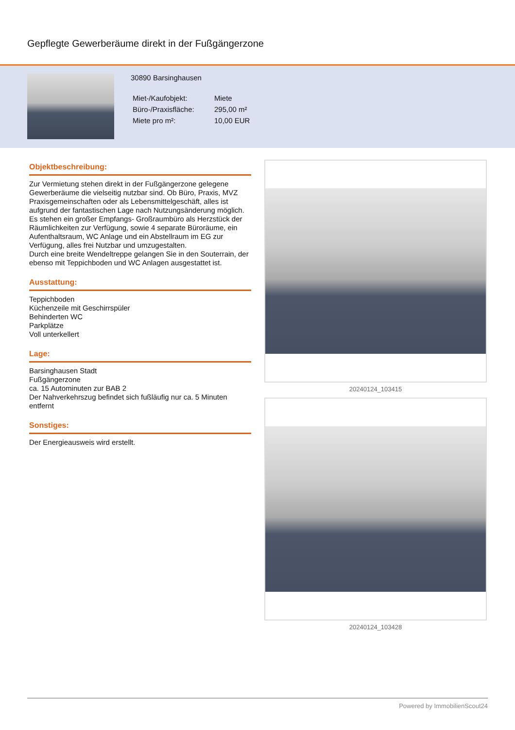Gepflegte Gewerberäume direkt in der Fußgängerzone
30890 Barsinghausen
| Miet-/Kaufobjekt: | Miete |
| Büro-/Praxisfläche: | 295,00 m² |
| Miete pro m²: | 10,00 EUR |
Objektbeschreibung:
Zur Vermietung stehen direkt in der Fußgängerzone gelegene Gewerberäume die vielseitig nutzbar sind. Ob Büro, Praxis, MVZ Praxisgemeinschaften oder als Lebensmittelgeschäft, alles ist aufgrund der fantastischen Lage nach Nutzungsänderung möglich.
Es stehen ein großer Empfangs- Großraumbüro als Herzstück der Räumlichkeiten zur Verfügung, sowie 4 separate Büroräume, ein Aufenthaltsraum, WC Anlage und ein Abstellraum im EG zur Verfügung, alles frei Nutzbar und umzugestalten.
Durch eine breite Wendeltreppe gelangen Sie in den Souterrain, der ebenso mit Teppichboden und WC Anlagen ausgestattet ist.
Ausstattung:
Teppichboden
Küchenzeile mit Geschirrspüler
Behinderten WC
Parkplätze
Voll unterkellert
Lage:
Barsinghausen Stadt
Fußgängerzone
ca. 15 Autominuten zur BAB 2
Der Nahverkehrszug befindet sich fußläufig nur ca. 5 Minuten entfernt
Sonstiges:
Der Energieausweis wird erstellt.
20240124_103415
20240124_103428
Powered by ImmobilienScout24